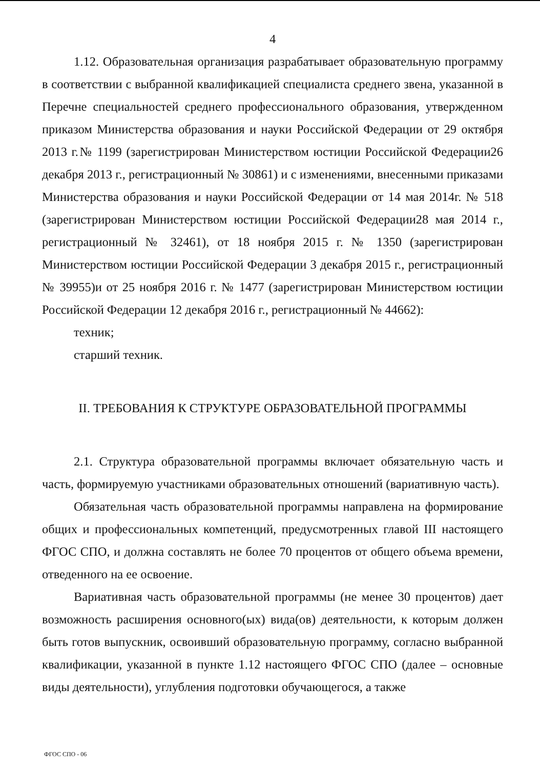4
1.12. Образовательная организация разрабатывает образовательную программу в соответствии с выбранной квалификацией специалиста среднего звена, указанной в Перечне специальностей среднего профессионального образования, утвержденном приказом Министерства образования и науки Российской Федерации от 29 октября 2013 г.№ 1199 (зарегистрирован Министерством юстиции Российской Федерации26 декабря 2013 г., регистрационный № 30861) и с изменениями, внесенными приказами Министерства образования и науки Российской Федерации от 14 мая 2014г. № 518 (зарегистрирован Министерством юстиции Российской Федерации28 мая 2014 г., регистрационный № 32461), от 18 ноября 2015 г. № 1350 (зарегистрирован Министерством юстиции Российской Федерации 3 декабря 2015 г., регистрационный № 39955)и от 25 ноября 2016 г. № 1477 (зарегистрирован Министерством юстиции Российской Федерации 12 декабря 2016 г., регистрационный № 44662):
техник;
старший техник.
II. ТРЕБОВАНИЯ К СТРУКТУРЕ ОБРАЗОВАТЕЛЬНОЙ ПРОГРАММЫ
2.1. Структура образовательной программы включает обязательную часть и часть, формируемую участниками образовательных отношений (вариативную часть).
Обязательная часть образовательной программы направлена на формирование общих и профессиональных компетенций, предусмотренных главой III настоящего ФГОС СПО, и должна составлять не более 70 процентов от общего объема времени, отведенного на ее освоение.
Вариативная часть образовательной программы (не менее 30 процентов) дает возможность расширения основного(ых) вида(ов) деятельности, к которым должен быть готов выпускник, освоивший образовательную программу, согласно выбранной квалификации, указанной в пункте 1.12 настоящего ФГОС СПО (далее – основные виды деятельности), углубления подготовки обучающегося, а также
ФГОС СПО - 06